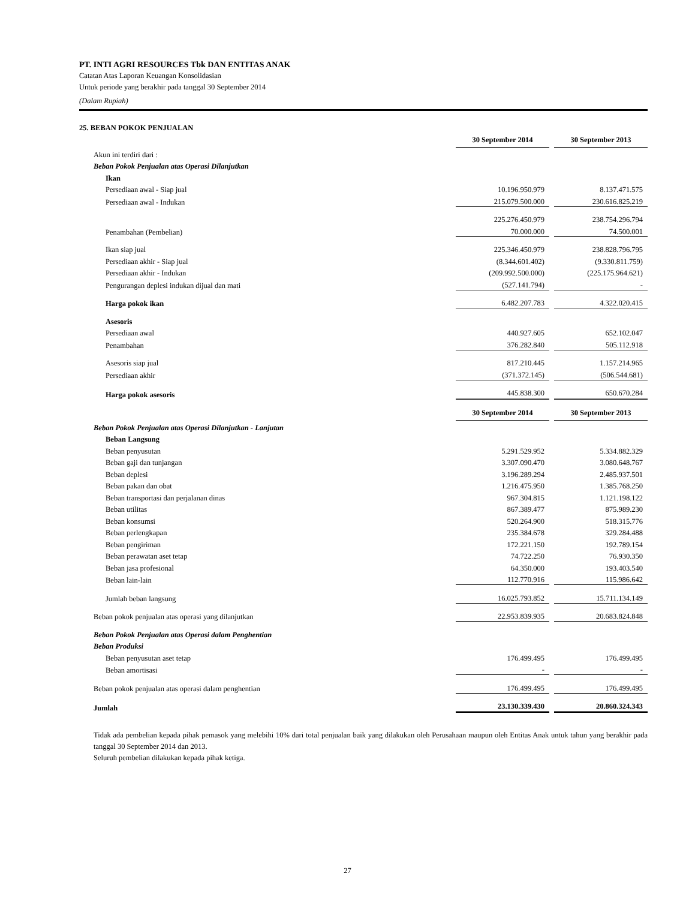PT. INTI AGRI RESOURCES Tbk DAN ENTITAS ANAK
Catatan Atas Laporan Keuangan Konsolidasian
Untuk periode yang berakhir pada tanggal 30 September 2014
(Dalam Rupiah)
25. BEBAN POKOK PENJUALAN
| | 30 September 2014 | | 30 September 2013 |
| Akun ini terdiri dari : | | | |
| Beban Pokok Penjualan atas Operasi Dilanjutkan | | | |
| Ikan | | | |
| Persediaan awal - Siap jual | 10.196.950.979 | | 8.137.471.575 |
| Persediaan awal - Indukan | 215.079.500.000 | | 230.616.825.219 |
| | 225.276.450.979 | | 238.754.296.794 |
| Penambahan (Pembelian) | 70.000.000 | | 74.500.001 |
| Ikan siap jual | 225.346.450.979 | | 238.828.796.795 |
| Persediaan akhir - Siap jual | (8.344.601.402) | | (9.330.811.759) |
| Persediaan akhir - Indukan | (209.992.500.000) | | (225.175.964.621) |
| Pengurangan deplesi indukan dijual dan mati | (527.141.794) | | - |
| Harga pokok ikan | 6.482.207.783 | | 4.322.020.415 |
| Asesoris | | | |
| Persediaan awal | 440.927.605 | | 652.102.047 |
| Penambahan | 376.282.840 | | 505.112.918 |
| Asesoris siap jual | 817.210.445 | | 1.157.214.965 |
| Persediaan akhir | (371.372.145) | | (506.544.681) |
| Harga pokok asesoris | 445.838.300 | | 650.670.284 |
| | 30 September 2014 | | 30 September 2013 |
| Beban Pokok Penjualan atas Operasi Dilanjutkan - Lanjutan | | | |
| Beban Langsung | | | |
| Beban penyusutan | 5.291.529.952 | | 5.334.882.329 |
| Beban gaji dan tunjangan | 3.307.090.470 | | 3.080.648.767 |
| Beban deplesi | 3.196.289.294 | | 2.485.937.501 |
| Beban pakan dan obat | 1.216.475.950 | | 1.385.768.250 |
| Beban transportasi dan perjalanan dinas | 967.304.815 | | 1.121.198.122 |
| Beban utilitas | 867.389.477 | | 875.989.230 |
| Beban konsumsi | 520.264.900 | | 518.315.776 |
| Beban perlengkapan | 235.384.678 | | 329.284.488 |
| Beban pengiriman | 172.221.150 | | 192.789.154 |
| Beban perawatan aset tetap | 74.722.250 | | 76.930.350 |
| Beban jasa profesional | 64.350.000 | | 193.403.540 |
| Beban lain-lain | 112.770.916 | | 115.986.642 |
| Jumlah beban langsung | 16.025.793.852 | | 15.711.134.149 |
| Beban pokok penjualan atas operasi yang dilanjutkan | 22.953.839.935 | | 20.683.824.848 |
| Beban Pokok Penjualan atas Operasi dalam Penghentian | | | |
| Beban Produksi | | | |
| Beban penyusutan aset tetap | 176.499.495 | | 176.499.495 |
| Beban amortisasi | - | | - |
| Beban pokok penjualan atas operasi dalam penghentian | 176.499.495 | | 176.499.495 |
| Jumlah | 23.130.339.430 | | 20.860.324.343 |
Tidak ada pembelian kepada pihak pemasok yang melebihi 10% dari total penjualan baik yang dilakukan oleh Perusahaan maupun oleh Entitas Anak untuk tahun yang berakhir pada tanggal 30 September 2014 dan 2013.
Seluruh pembelian dilakukan kepada pihak ketiga.
27